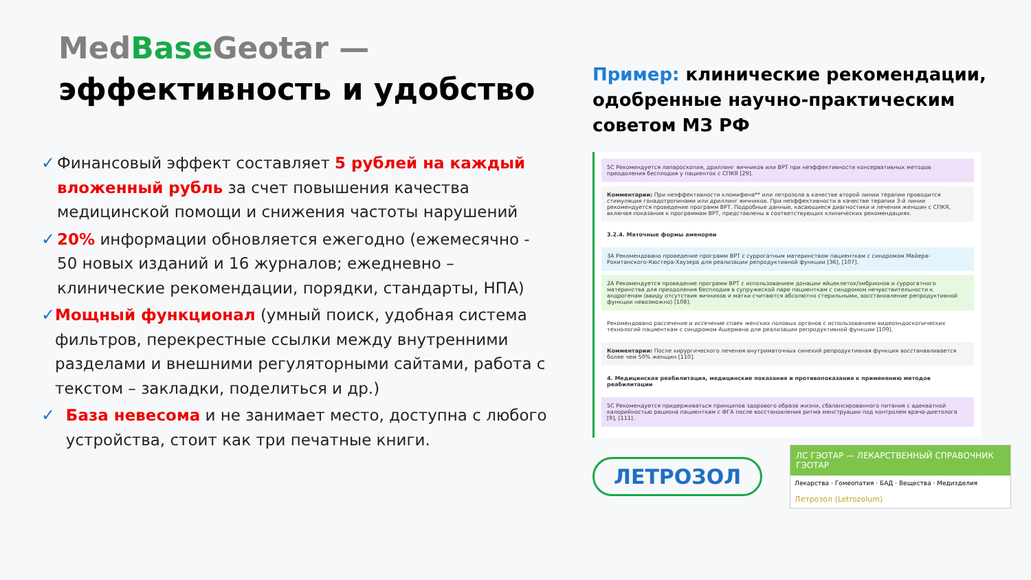Med Base Geotar —
эффективность и удобство
✓ Финансовый эффект составляет 5 рублей на каждый вложенный рубль за счет повышения качества медицинской помощи и снижения частоты нарушений
✓ 20% информации обновляется ежегодно (ежемесячно - 50 новых изданий и 16 журналов; ежедневно – клинические рекомендации, порядки, стандарты, НПА)
✓ Мощный функционал (умный поиск, удобная система фильтров, перекрестные ссылки между внутренними разделами и внешними регуляторными сайтами, работа с текстом – закладки, поделиться и др.)
✓ База невесома и не занимает место, доступна с любого устройства, стоит как три печатные книги.
Пример: клинические рекомендации, одобренные научно-практическим советом МЗ РФ
5С Рекомендуется лапароскопия, дриллинг яичников или ВРТ при неэффективности консервативных методов преодоления бесплодия у пациенток с СПКЯ [29].
Комментарии: При неэффективности кломифена** или летрозола в качестве второй линии терапии проводится стимуляция гонадотропинами или дриллинг яичников. При неэффективности в качестве терапии 3-й линии рекомендуется проведение программ ВРТ. Подробные данные, касающиеся диагностики и лечения женщин с СПКЯ, включая показания к программам ВРТ, представлены в соответствующих клинических рекомендациях.
3.2.4. Маточные формы аменореи
3А Рекомендовано проведение программ ВРТ с суррогатным материнством пациенткам с синдромом Майера-Рокитанского-Кюстера-Хаузера для реализации репродуктивной функции [36], [107].
2А Рекомендуется проведение программ ВРТ с использованием донации яйцеклеток/эмбрионов и суррогатного материнства для преодоления бесплодия в супружеской паре пациенткам с синдромом нечувствительности к андрогенам (ввиду отсутствия яичников и матки считаются абсолютно стерильными, восстановление репродуктивной функции невозможно) [108].
Рекомендовано рассечение и иссечение спаек женских половых органов с использованием видеоэндоскопических технологий пациенткам с синдромом Ашермана для реализации репродуктивной функции [109].
Комментарии: После хирургического лечения внутриматочных синехий репродуктивная функция восстанавливается более чем 50% женщин [110].
4. Медицинская реабилитация, медицинские показания и противопоказания к применению методов реабилитации
5С Рекомендуется придерживаться принципов здорового образа жизни, сбалансированного питания с адекватной калорийностью рациона пациенткам с ФГА после восстановления ритма менструации под контролем врача-диетолога [9], [111].
ЛЕТРОЗОЛ
ЛС ГЭОТАР — ЛЕКАРСТВЕННЫЙ СПРАВОЧНИК ГЭОТАР
Лекарства · Гомеопатия · БАД · Вещества · Медизделия
Летрозол (Letrozolum)